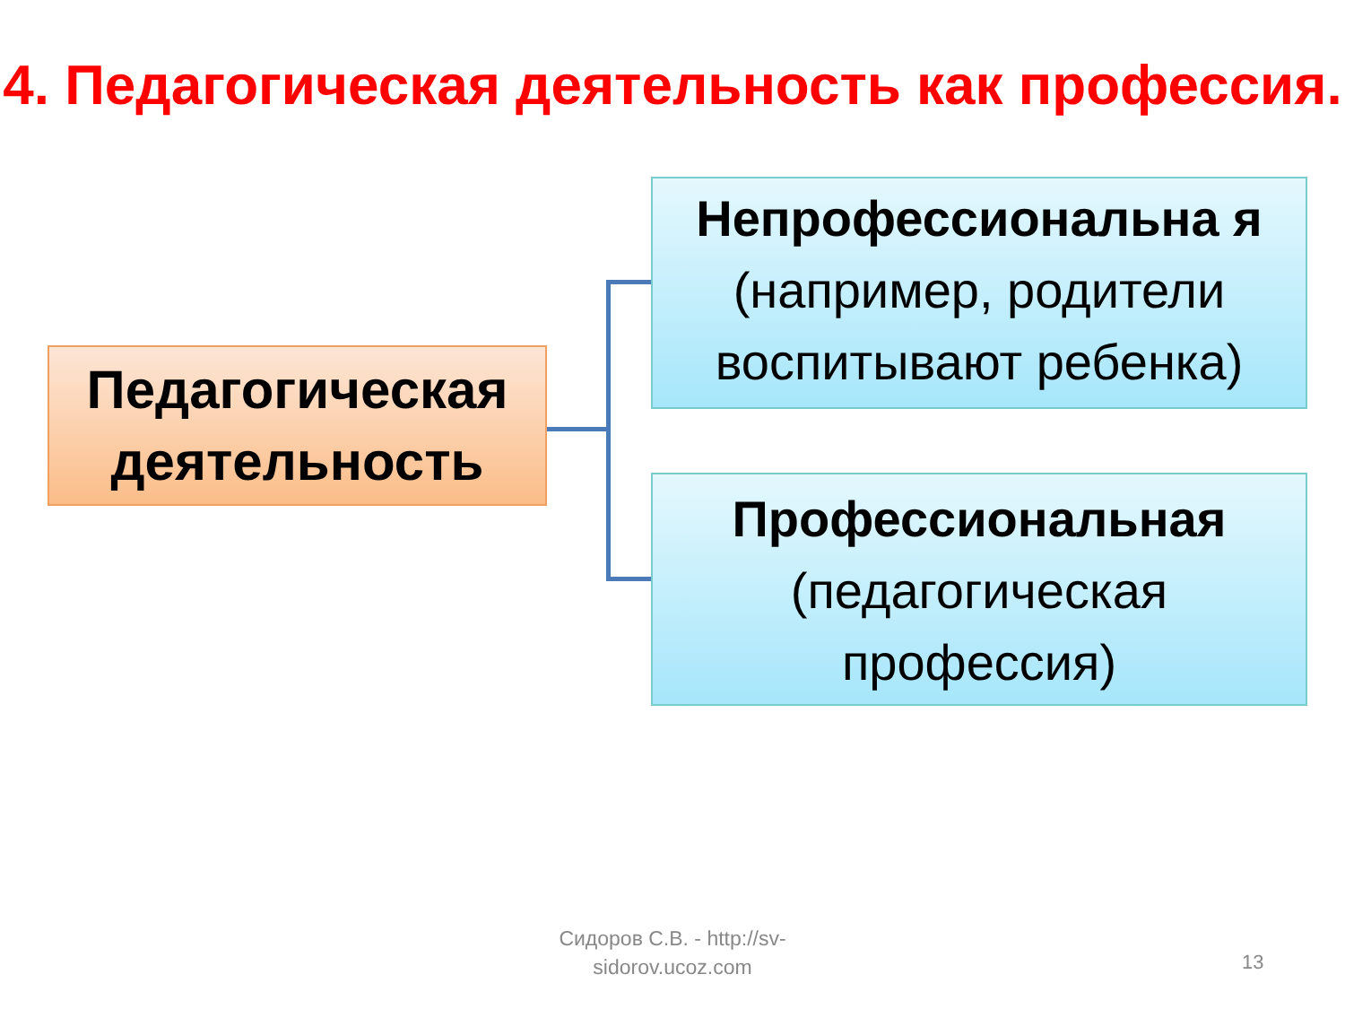4. Педагогическая деятельность как профессия.
Педагогическая деятельность
Непрофессиональна я (например, родители воспитывают ребенка)
Профессиональная (педагогическая профессия)
Сидоров С.В. - http://sv-sidorov.ucoz.com
13